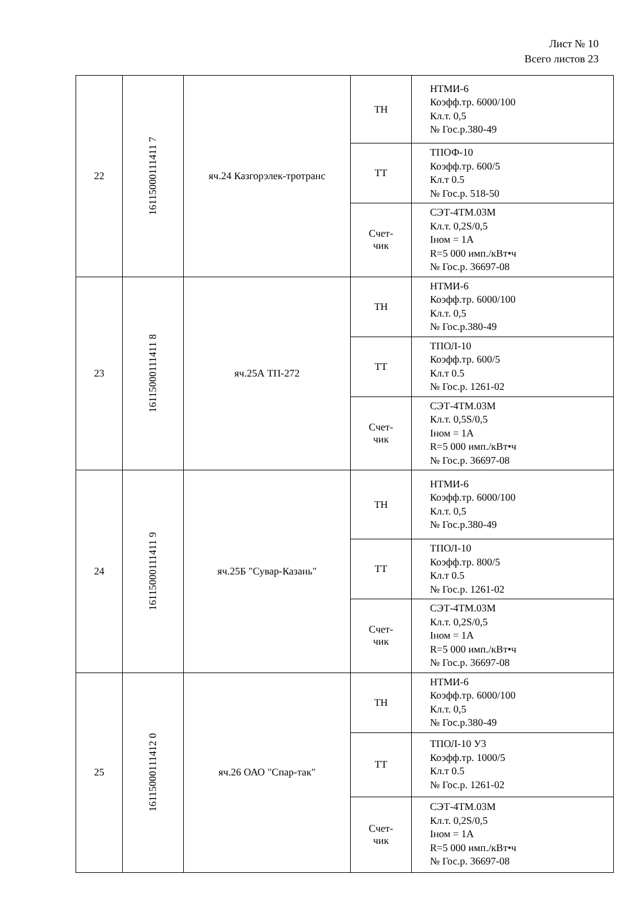Лист № 10
Всего листов 23
| 22 | 16115000111411 7 | яч.24 Казгорэлек-тротранс | ТН | НТМИ-6 Коэфф.тр. 6000/100 Кл.т. 0,5 № Гос.р.380-49 |
| | | | ТТ | ТПОФ-10 Коэфф.тр. 600/5 Кл.т 0.5 № Гос.р. 518-50 |
| | | | Счет- чик | СЭТ-4ТМ.03М Кл.т. 0,2S/0,5 Iном = 1А R=5 000 имп./кВт•ч № Гос.р. 36697-08 |
| 23 | 16115000111411 8 | яч.25А ТП-272 | ТН | НТМИ-6 Коэфф.тр. 6000/100 Кл.т. 0,5 № Гос.р.380-49 |
| | | | ТТ | ТПОЛ-10 Коэфф.тр. 600/5 Кл.т 0.5 № Гос.р. 1261-02 |
| | | | Счет- чик | СЭТ-4ТМ.03М Кл.т. 0,5S/0,5 Iном = 1А R=5 000 имп./кВт•ч № Гос.р. 36697-08 |
| 24 | 16115000111411 9 | яч.25Б "Сувар-Казань" | ТН | НТМИ-6 Коэфф.тр. 6000/100 Кл.т. 0,5 № Гос.р.380-49 |
| | | | ТТ | ТПОЛ-10 Коэфф.тр. 800/5 Кл.т 0.5 № Гос.р. 1261-02 |
| | | | Счет- чик | СЭТ-4ТМ.03М Кл.т. 0,2S/0,5 Iном = 1А R=5 000 имп./кВт•ч № Гос.р. 36697-08 |
| 25 | 16115000111412 0 | яч.26 ОАО "Спар-так" | ТН | НТМИ-6 Коэфф.тр. 6000/100 Кл.т. 0,5 № Гос.р.380-49 |
| | | | ТТ | ТПОЛ-10 У3 Коэфф.тр. 1000/5 Кл.т 0.5 № Гос.р. 1261-02 |
| | | | Счет- чик | СЭТ-4ТМ.03М Кл.т. 0,2S/0,5 Iном = 1А R=5 000 имп./кВт•ч № Гос.р. 36697-08 |